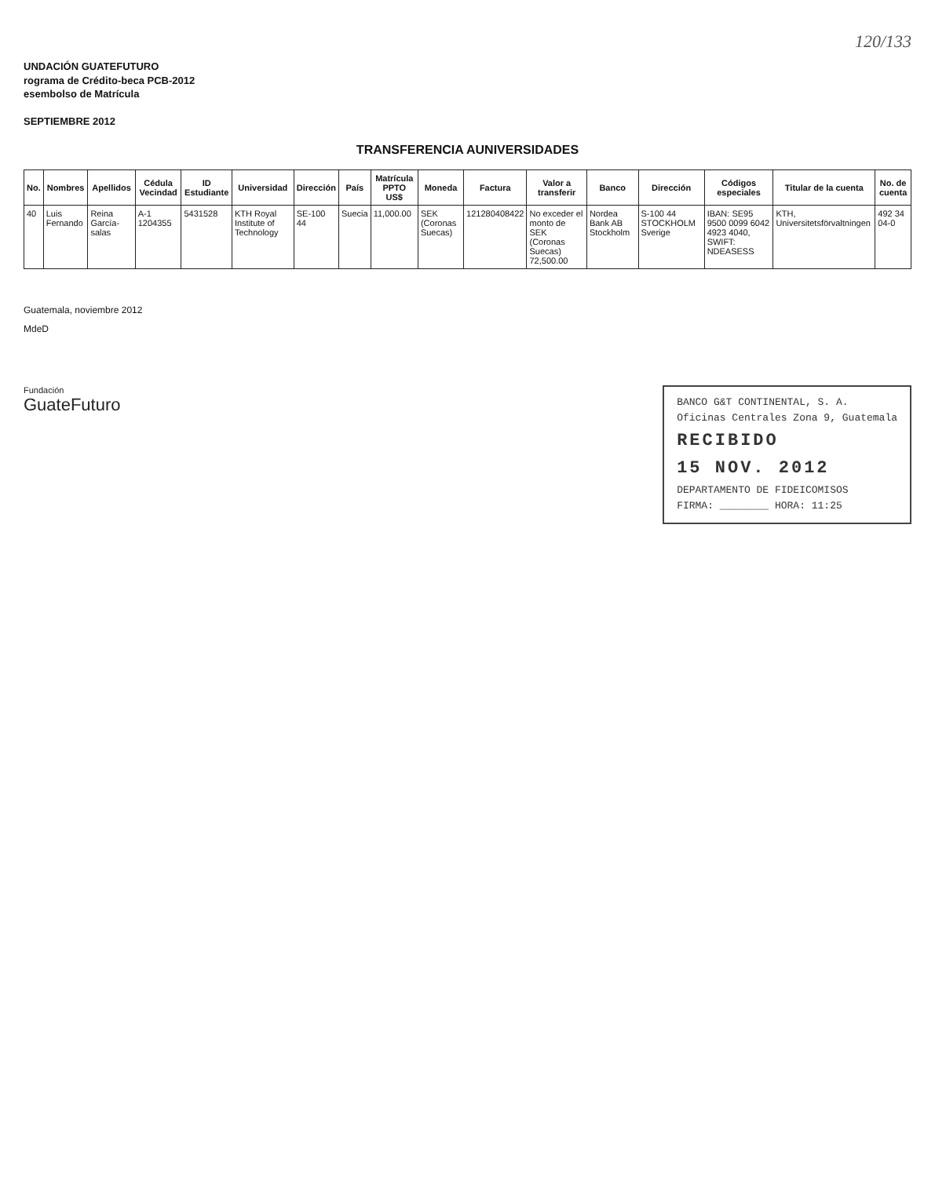120/133
UNDACIÓN GUATEFUTURO
rograma de Crédito-beca PCB-2012
esembolso de Matrícula
SEPTIEMBRE 2012
TRANSFERENCIA AUNIVERSIDADES
| No. | Nombres | Apellidos | Cédula Vecindad | ID Estudiante | Universidad | Dirección | País | Matrícula PPTO US$ | Moneda | Factura | Valor a transferir | Banco | Dirección | Códigos especiales | Titular de la cuenta | No. de cuenta |
| --- | --- | --- | --- | --- | --- | --- | --- | --- | --- | --- | --- | --- | --- | --- | --- | --- |
| 40 | Luis Fernando | Reina García-salas | A-1 1204355 | 5431528 | KTH Royal Institute of Technology | SE-100 44 | Suecia | 11,000.00 | SEK (Coronas Suecas) | 121280408422 | No exceder el monto de SEK (Coronas Suecas) 72,500.00 | Nordea Bank AB Stockholm | S-100 44 STOCKHOLM Sverige | IBAN: SE95 9500 0099 6042 4923 4040, SWIFT: NDEASESS | KTH, Universitetsförvaltningen | 492 34 04-0 |
Guatemala, noviembre 2012
MdeD
Fundación
GuateFuturo
BANCO G&T CONTINENTAL, S. A.
Oficinas Centrales Zona 9, Guatemala
RECIBIDO
15 NOV. 2012
DEPARTAMENTO DE FIDEICOMISOS
FIRMA: ________ HORA: 11:25